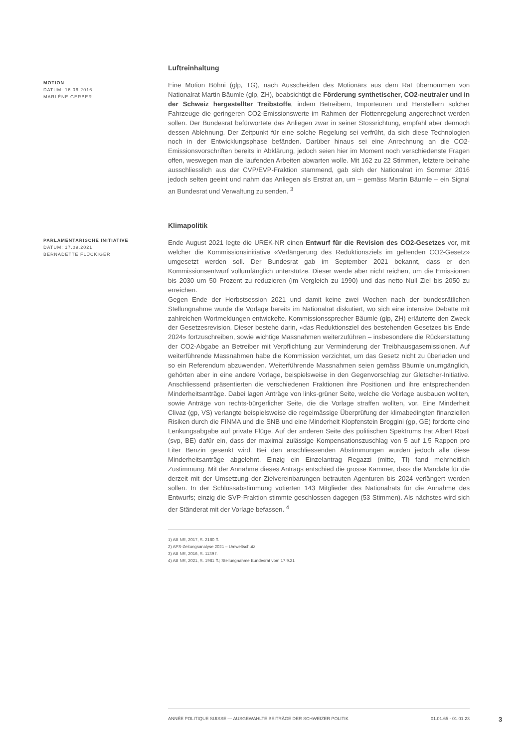MOTION
DATUM: 16.06.2016
MARLÈNE GERBER
Luftreinhaltung
Eine Motion Böhni (glp, TG), nach Ausscheiden des Motionärs aus dem Rat übernommen von Nationalrat Martin Bäumle (glp, ZH), beabsichtigt die Förderung synthetischer, CO2-neutraler und in der Schweiz hergestellter Treibstoffe, indem Betreibern, Importeuren und Herstellern solcher Fahrzeuge die geringeren CO2-Emissionswerte im Rahmen der Flottenregelung angerechnet werden sollen. Der Bundesrat befürwortete das Anliegen zwar in seiner Stossrichtung, empfahl aber dennoch dessen Ablehnung. Der Zeitpunkt für eine solche Regelung sei verfrüht, da sich diese Technologien noch in der Entwicklungsphase befänden. Darüber hinaus sei eine Anrechnung an die CO2-Emissionsvorschriften bereits in Abklärung, jedoch seien hier im Moment noch verschiedenste Fragen offen, weswegen man die laufenden Arbeiten abwarten wolle. Mit 162 zu 22 Stimmen, letztere beinahe ausschliesslich aus der CVP/EVP-Fraktion stammend, gab sich der Nationalrat im Sommer 2016 jedoch selten geeint und nahm das Anliegen als Erstrat an, um – gemäss Martin Bäumle – ein Signal an Bundesrat und Verwaltung zu senden. <sup>3</sup>
PARLAMENTARISCHE INITIATIVE
DATUM: 17.09.2021
BERNADETTE FLÜCKIGER
Klimapolitik
Ende August 2021 legte die UREK-NR einen Entwurf für die Revision des CO2-Gesetzes vor, mit welcher die Kommissionsinitiative «Verlängerung des Reduktionsziels im geltenden CO2-Gesetz» umgesetzt werden soll. Der Bundesrat gab im September 2021 bekannt, dass er den Kommissionsentwurf vollumfänglich unterstütze. Dieser werde aber nicht reichen, um die Emissionen bis 2030 um 50 Prozent zu reduzieren (im Vergleich zu 1990) und das netto Null Ziel bis 2050 zu erreichen.
Gegen Ende der Herbstsession 2021 und damit keine zwei Wochen nach der bundesrätlichen Stellungnahme wurde die Vorlage bereits im Nationalrat diskutiert, wo sich eine intensive Debatte mit zahlreichen Wortmeldungen entwickelte. Kommissionssprecher Bäumle (glp, ZH) erläuterte den Zweck der Gesetzesrevision. Dieser bestehe darin, «das Reduktionsziel des bestehenden Gesetzes bis Ende 2024» fortzuschreiben, sowie wichtige Massnahmen weiterzuführen – insbesondere die Rückerstattung der CO2-Abgabe an Betreiber mit Verpflichtung zur Verminderung der Treibhausgasemissionen. Auf weiterführende Massnahmen habe die Kommission verzichtet, um das Gesetz nicht zu überladen und so ein Referendum abzuwenden. Weiterführende Massnahmen seien gemäss Bäumle unumgänglich, gehörten aber in eine andere Vorlage, beispielsweise in den Gegenvorschlag zur Gletscher-Initiative. Anschliessend präsentierten die verschiedenen Fraktionen ihre Positionen und ihre entsprechenden Minderheitsanträge. Dabei lagen Anträge von links-grüner Seite, welche die Vorlage ausbauen wollten, sowie Anträge von rechts-bürgerlicher Seite, die die Vorlage straffen wollten, vor. Eine Minderheit Clivaz (gp, VS) verlangte beispielsweise die regelmässige Überprüfung der klimabedingten finanziellen Risiken durch die FINMA und die SNB und eine Minderheit Klopfenstein Broggini (gp, GE) forderte eine Lenkungsabgabe auf private Flüge. Auf der anderen Seite des politischen Spektrums trat Albert Rösti (svp, BE) dafür ein, dass der maximal zulässige Kompensationszuschlag von 5 auf 1,5 Rappen pro Liter Benzin gesenkt wird. Bei den anschliessenden Abstimmungen wurden jedoch alle diese Minderheitsanträge abgelehnt. Einzig ein Einzelantrag Regazzi (mitte, TI) fand mehrheitlich Zustimmung. Mit der Annahme dieses Antrags entschied die grosse Kammer, dass die Mandate für die derzeit mit der Umsetzung der Zielvereinbarungen betrauten Agenturen bis 2024 verlängert werden sollen. In der Schlussabstimmung votierten 143 Mitglieder des Nationalrats für die Annahme des Entwurfs; einzig die SVP-Fraktion stimmte geschlossen dagegen (53 Stimmen). Als nächstes wird sich der Ständerat mit der Vorlage befassen. <sup>4</sup>
1) AB NR, 2017, S. 2180 ff.
2) APS-Zeitungsanalyse 2021 – Umweltschutz
3) AB NR, 2016, S. 1139 f.
4) AB NR, 2021, S. 1981 ff.; Stellungnahme Bundesrat vom 17.9.21
ANNÉE POLITIQUE SUISSE — AUSGEWÄHLTE BEITRÄGE DER SCHWEIZER POLITIK 01.01.65 - 01.01.23
3